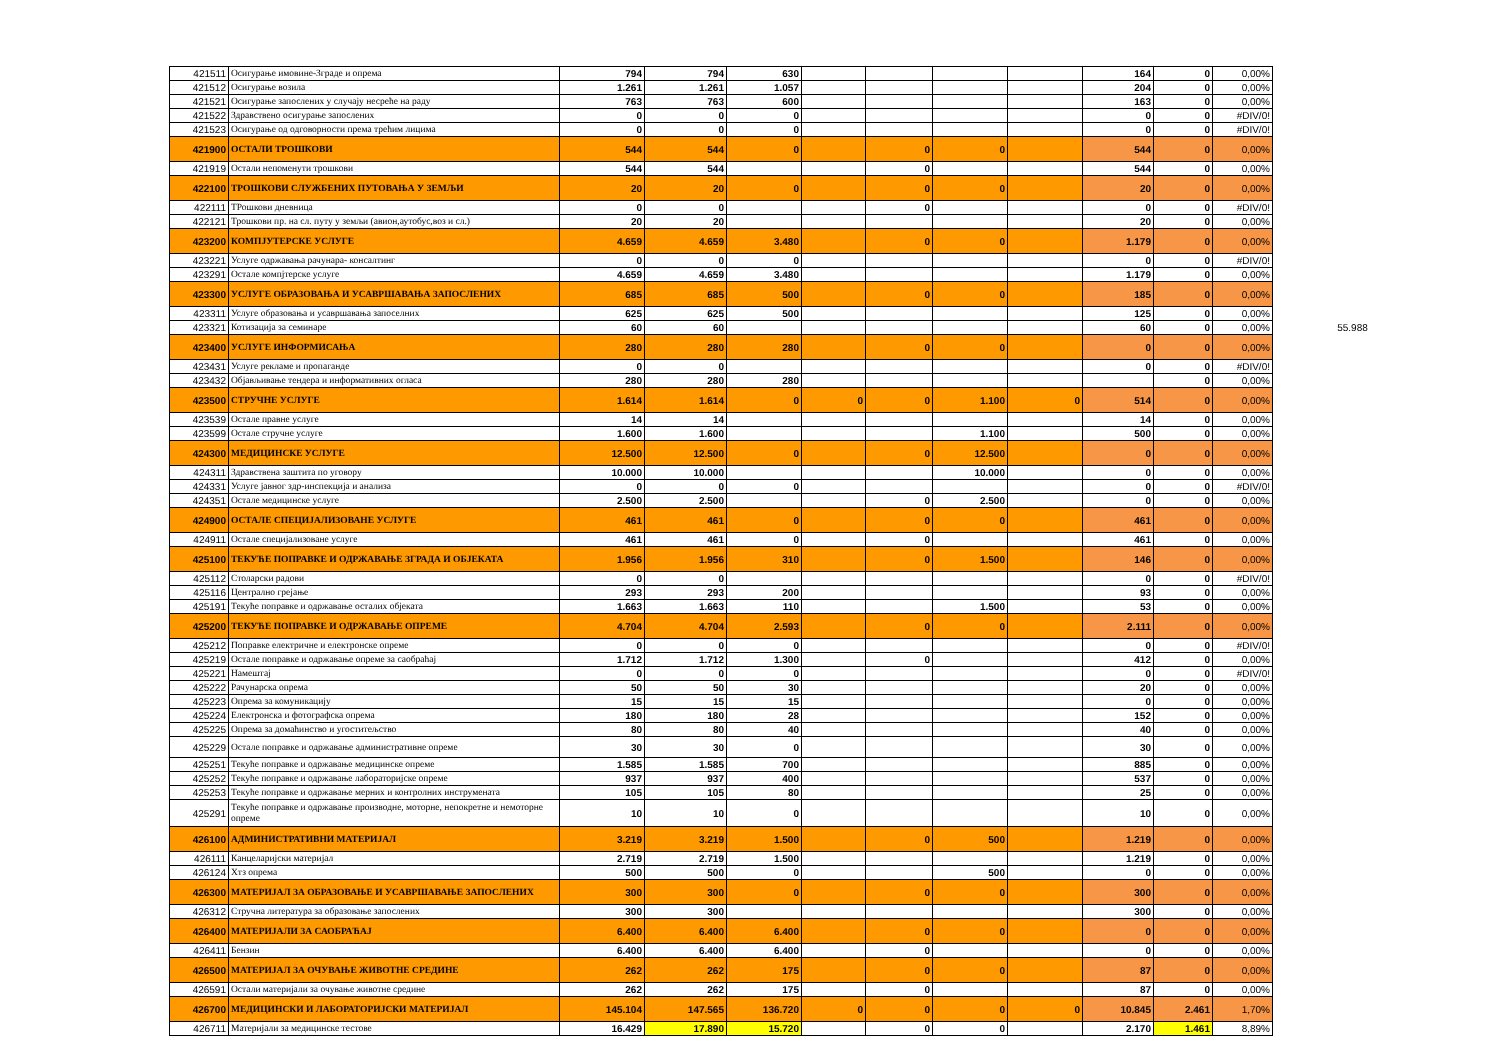| 421511 | Осигурање имовине-Зграде и опрема | 794 | 794 | 630 | | | | | 164 | 0 | 0,00% | |
| 421512 | Осигурање возила | 1.261 | 1.261 | 1.057 | | | | | 204 | 0 | 0,00% | |
| 421521 | Осигурање запослених у случају несреће на раду | 763 | 763 | 600 | | | | | 163 | 0 | 0,00% | |
| 421522 | Здравствено осигурање запослених | 0 | 0 | 0 | | | | | 0 | 0 | #DIV/0! | |
| 421523 | Осигурање од одговорности према трећим лицима | 0 | 0 | 0 | | | | | 0 | 0 | #DIV/0! | |
| 421900 | ОСТАЛИ ТРОШКОВИ | 544 | 544 | 0 | | 0 | 0 | | 544 | 0 | 0,00% | |
| 421919 | Остали непоменути трошкови | 544 | 544 | | | 0 | | | 544 | 0 | 0,00% | |
| 422100 | ТРОШКОВИ СЛУЖБЕНИХ ПУТОВАЊА У ЗЕМЉИ | 20 | 20 | 0 | | 0 | 0 | | 20 | 0 | 0,00% | |
| 422111 | ТРошкови дневница | 0 | 0 | | | 0 | | | 0 | 0 | #DIV/0! | |
| 422121 | Трошкови пр. на сл. путу у земљи (авион,аутобус,воз и сл.) | 20 | 20 | | | | | | 20 | 0 | 0,00% | |
| 423200 | КОМПЈУТЕРСКЕ УСЛУГЕ | 4.659 | 4.659 | 3.480 | | 0 | 0 | | 1.179 | 0 | 0,00% | |
| 423221 | Услуге одржавања рачунара- консалтинг | 0 | 0 | 0 | | | | | 0 | 0 | #DIV/0! | |
| 423291 | Остале компјтерске услуге | 4.659 | 4.659 | 3.480 | | | | | 1.179 | 0 | 0,00% | |
| 423300 | УСЛУГЕ ОБРАЗОВАЊА И УСАВРШАВАЊА ЗАПОСЛЕНИХ | 685 | 685 | 500 | | 0 | 0 | | 185 | 0 | 0,00% | |
| 423311 | Услуге образовања и усавршавања запоселних | 625 | 625 | 500 | | | | | 125 | 0 | 0,00% | |
| 423321 | Котизација за семинаре | 60 | 60 | | | | | | 60 | 0 | 0,00% | 55.988 |
| 423400 | УСЛУГЕ ИНФОРМИСАЊА | 280 | 280 | 280 | | 0 | 0 | | 0 | 0 | 0,00% | |
| 423431 | Услуге рекламе и пропаганде | 0 | 0 | | | | | | 0 | 0 | #DIV/0! | |
| 423432 | Објављивање тендера и информативних огласа | 280 | 280 | 280 | | | | | | 0 | 0,00% | |
| 423500 | СТРУЧНЕ УСЛУГЕ | 1.614 | 1.614 | 0 | 0 | 0 | 1.100 | 0 | 514 | 0 | 0,00% | |
| 423539 | Остале правне услуге | 14 | 14 | | | | | | 14 | 0 | 0,00% | |
| 423599 | Остале стручне услуге | 1.600 | 1.600 | | | | 1.100 | | 500 | 0 | 0,00% | |
| 424300 | МЕДИЦИНСКЕ УСЛУГЕ | 12.500 | 12.500 | 0 | | 0 | 12.500 | | 0 | 0 | 0,00% | |
| 424311 | Здравствена заштита по уговору | 10.000 | 10.000 | | | | 10.000 | | 0 | 0 | 0,00% | |
| 424331 | Услуге јавног здр-инспекција и анализа | 0 | 0 | 0 | | | | | 0 | 0 | #DIV/0! | |
| 424351 | Остале медицинске услуге | 2.500 | 2.500 | | | 0 | 2.500 | | 0 | 0 | 0,00% | |
| 424900 | ОСТАЛЕ СПЕЦИЈАЛИЗОВАНЕ УСЛУГЕ | 461 | 461 | 0 | | 0 | 0 | | 461 | 0 | 0,00% | |
| 424911 | Остале специјализоване услуге | 461 | 461 | 0 | | 0 | | | 461 | 0 | 0,00% | |
| 425100 | ТЕКУЋЕ ПОПРАВКЕ И ОДРЖАВАЊЕ ЗГРАДА И ОБЈЕКАТА | 1.956 | 1.956 | 310 | | 0 | 1.500 | | 146 | 0 | 0,00% | |
| 425112 | Столарски радови | 0 | 0 | | | | | | 0 | 0 | #DIV/0! | |
| 425116 | Централно грејање | 293 | 293 | 200 | | | | | 93 | 0 | 0,00% | |
| 425191 | Текуће поправке и одржавање осталих објеката | 1.663 | 1.663 | 110 | | | 1.500 | | 53 | 0 | 0,00% | |
| 425200 | ТЕКУЋЕ ПОПРАВКЕ И ОДРЖАВАЊЕ ОПРЕМЕ | 4.704 | 4.704 | 2.593 | | 0 | 0 | | 2.111 | 0 | 0,00% | |
| 425212 | Поправке електричне и електронске опреме | 0 | 0 | 0 | | | | | 0 | 0 | #DIV/0! | |
| 425219 | Остале поправке и одржавање опреме за саобраћај | 1.712 | 1.712 | 1.300 | | 0 | | | 412 | 0 | 0,00% | |
| 425221 | Намештај | 0 | 0 | 0 | | | | | 0 | 0 | #DIV/0! | |
| 425222 | Рачунарска опрема | 50 | 50 | 30 | | | | | 20 | 0 | 0,00% | |
| 425223 | Опрема за комуникацију | 15 | 15 | 15 | | | | | 0 | 0 | 0,00% | |
| 425224 | Електронска и фотографска опрема | 180 | 180 | 28 | | | | | 152 | 0 | 0,00% | |
| 425225 | Опрема за домаћинство и угоститељство | 80 | 80 | 40 | | | | | 40 | 0 | 0,00% | |
| 425229 | Остале поправке и одржавање административне опреме | 30 | 30 | 0 | | | | | 30 | 0 | 0,00% | |
| 425251 | Текуће поправке и одржавање медицинске опреме | 1.585 | 1.585 | 700 | | | | | 885 | 0 | 0,00% | |
| 425252 | Текуће поправке и одржавање лабораторијске опреме | 937 | 937 | 400 | | | | | 537 | 0 | 0,00% | |
| 425253 | Текуће поправке и одржавање мерних и контролних инструмената | 105 | 105 | 80 | | | | | 25 | 0 | 0,00% | |
| 425291 | Текуће поправке и одржавање производне, моторне, непокретне и немоторне опреме | 10 | 10 | 0 | | | | | 10 | 0 | 0,00% | |
| 426100 | АДМИНИСТРАТИВНИ МАТЕРИЈАЛ | 3.219 | 3.219 | 1.500 | | 0 | 500 | | 1.219 | 0 | 0,00% | |
| 426111 | Канцеларијски материјал | 2.719 | 2.719 | 1.500 | | | | | 1.219 | 0 | 0,00% | |
| 426124 | Хтз опрема | 500 | 500 | 0 | | | 500 | | 0 | 0 | 0,00% | |
| 426300 | МАТЕРИЈАЛ ЗА ОБРАЗОВАЊЕ И УСАВРШАВАЊЕ ЗАПОСЛЕНИХ | 300 | 300 | 0 | | 0 | 0 | | 300 | 0 | 0,00% | |
| 426312 | Стручна литература за образовање запослених | 300 | 300 | | | | | | 300 | 0 | 0,00% | |
| 426400 | МАТЕРИЈАЛИ ЗА САОБРАЋАЈ | 6.400 | 6.400 | 6.400 | | 0 | 0 | | 0 | 0 | 0,00% | |
| 426411 | Бензин | 6.400 | 6.400 | 6.400 | | 0 | | | 0 | 0 | 0,00% | |
| 426500 | МАТЕРИЈАЛ ЗА ОЧУВАЊЕ ЖИВОТНЕ СРЕДИНЕ | 262 | 262 | 175 | | 0 | 0 | | 87 | 0 | 0,00% | |
| 426591 | Остали материјали за очување животне средине | 262 | 262 | 175 | | 0 | | | 87 | 0 | 0,00% | |
| 426700 | МЕДИЦИНСКИ И ЛАБОРАТОРИЈСКИ МАТЕРИЈАЛ | 145.104 | 147.565 | 136.720 | 0 | 0 | 0 | 0 | 10.845 | 2.461 | 1,70% | |
| 426711 | Материјали за медицинске тестове | 16.429 | 17.890 | 15.720 | | 0 | 0 | | 2.170 | 1.461 | 8,89% | |